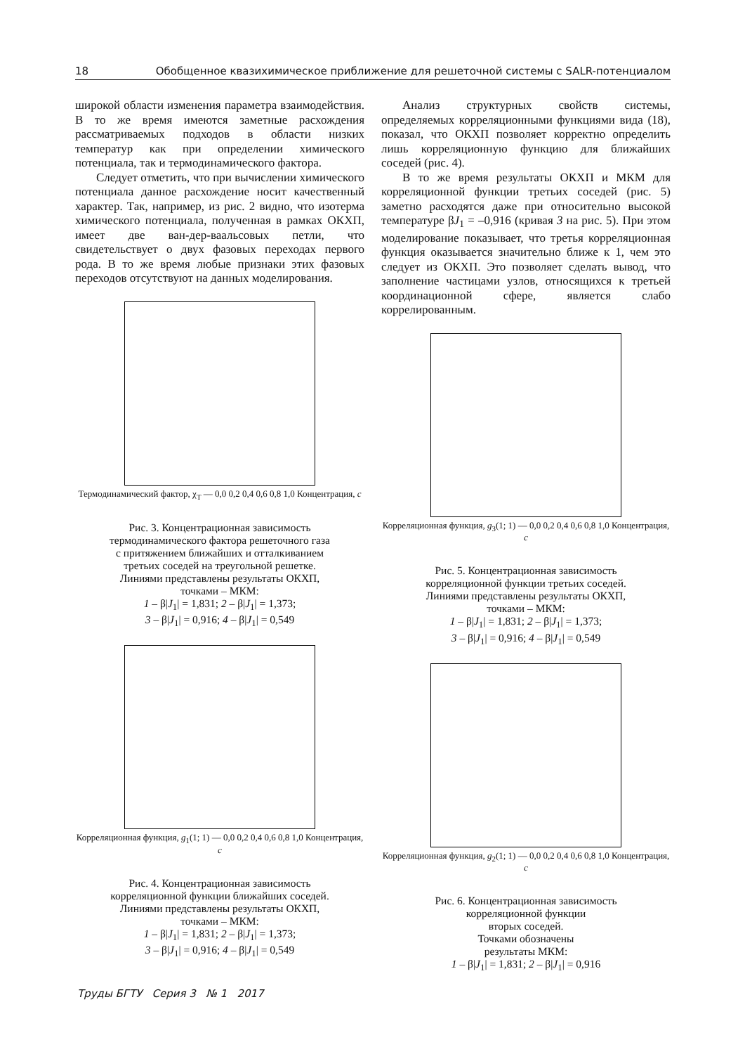18 Обобщенное квазихимическое приближение для решеточной системы с SALR-потенциалом
широкой области изменения параметра взаимодействия. В то же время имеются заметные расхождения рассматриваемых подходов в области низких температур как при определении химического потенциала, так и термодинамического фактора.
Следует отметить, что при вычислении химического потенциала данное расхождение носит качественный характер. Так, например, из рис. 2 видно, что изотерма химического потенциала, полученная в рамках ОКХП, имеет две ван-дер-ваальсовых петли, что свидетельствует о двух фазовых переходах первого рода. В то же время любые признаки этих фазовых переходов отсутствуют на данных моделирования.
Термодинамический фактор, χ<sub>T</sub> — 0,0 0,2 0,4 0,6 0,8 1,0 Концентрация, c
Рис. 3. Концентрационная зависимость
термодинамического фактора решеточного газа
с притяжением ближайших и отталкиванием
третьих соседей на треугольной решетке.
Линиями представлены результаты ОКХП,
точками – МКМ:
1 – β|J<sub>1</sub>| = 1,831; 2 – β|J<sub>1</sub>| = 1,373;
3 – β|J<sub>1</sub>| = 0,916; 4 – β|J<sub>1</sub>| = 0,549
Корреляционная функция, g<sub>1</sub>(1; 1) — 0,0 0,2 0,4 0,6 0,8 1,0 Концентрация, c
Рис. 4. Концентрационная зависимость
корреляционной функции ближайших соседей.
Линиями представлены результаты ОКХП,
точками – МКМ:
1 – β|J<sub>1</sub>| = 1,831; 2 – β|J<sub>1</sub>| = 1,373;
3 – β|J<sub>1</sub>| = 0,916; 4 – β|J<sub>1</sub>| = 0,549
Анализ структурных свойств системы, определяемых корреляционными функциями вида (18), показал, что ОКХП позволяет корректно определить лишь корреляционную функцию для ближайших соседей (рис. 4).
В то же время результаты ОКХП и МКМ для корреляционной функции третьих соседей (рис. 5) заметно расходятся даже при относительно высокой температуре βJ<sub>1</sub> = –0,916 (кривая 3 на рис. 5). При этом моделирование показывает, что третья корреляционная функция оказывается значительно ближе к 1, чем это следует из ОКХП. Это позволяет сделать вывод, что заполнение частицами узлов, относящихся к третьей координационной сфере, является слабо коррелированным.
Корреляционная функция, g<sub>3</sub>(1; 1) — 0,0 0,2 0,4 0,6 0,8 1,0 Концентрация, c
Рис. 5. Концентрационная зависимость
корреляционной функции третьих соседей.
Линиями представлены результаты ОКХП,
точками – МКМ:
1 – β|J<sub>1</sub>| = 1,831; 2 – β|J<sub>1</sub>| = 1,373;
3 – β|J<sub>1</sub>| = 0,916; 4 – β|J<sub>1</sub>| = 0,549
Корреляционная функция, g<sub>2</sub>(1; 1) — 0,0 0,2 0,4 0,6 0,8 1,0 Концентрация, c
Рис. 6. Концентрационная зависимость
корреляционной функции
вторых соседей.
Точками обозначены
результаты МКМ:
1 – β|J<sub>1</sub>| = 1,831; 2 – β|J<sub>1</sub>| = 0,916
Труды БГТУ Серия 3 № 1 2017